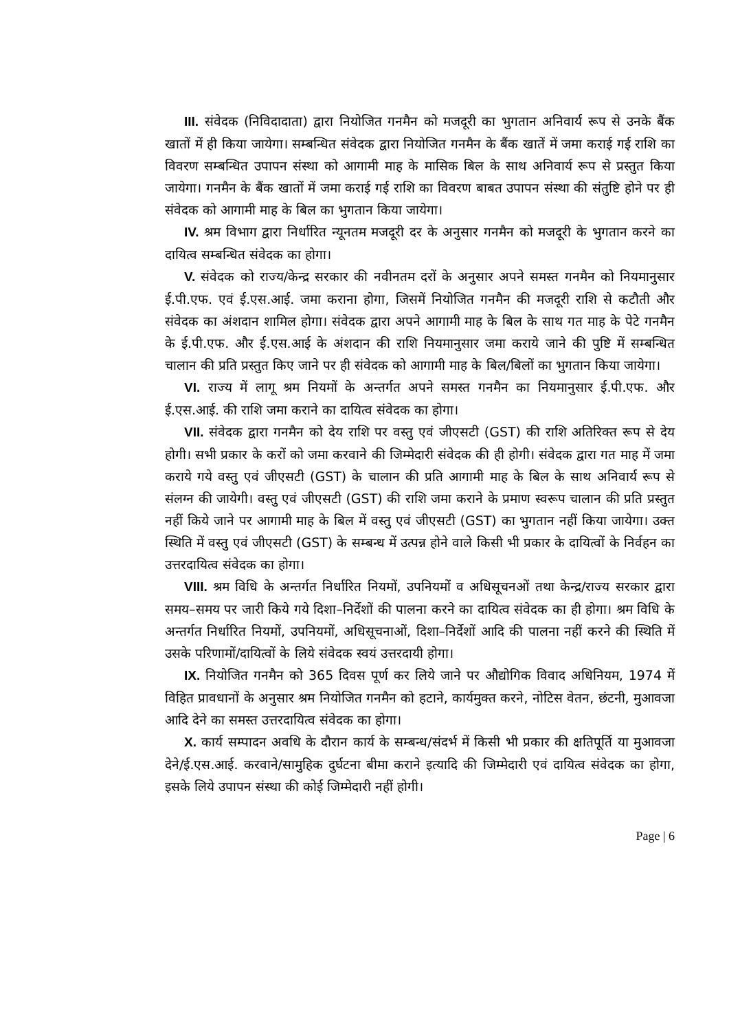III. संवेदक (निविदादाता) द्वारा नियोजित गनमैन को मजदूरी का भुगतान अनिवार्य रूप से उनके बैंक खातों में ही किया जायेगा। सम्बन्धित संवेदक द्वारा नियोजित गनमैन के बैंक खातें में जमा कराई गई राशि का विवरण सम्बन्धित उपापन संस्था को आगामी माह के मासिक बिल के साथ अनिवार्य रूप से प्रस्तुत किया जायेगा। गनमैन के बैंक खातों में जमा कराई गई राशि का विवरण बाबत उपापन संस्था की संतुष्टि होने पर ही संवेदक को आगामी माह के बिल का भुगतान किया जायेगा।
IV. श्रम विभाग द्वारा निर्धारित न्यूनतम मजदूरी दर के अनुसार गनमैन को मजदूरी के भुगतान करने का दायित्व सम्बन्धित संवेदक का होगा।
V. संवेदक को राज्य/केन्द्र सरकार की नवीनतम दरों के अनुसार अपने समस्त गनमैन को नियमानुसार ई.पी.एफ. एवं ई.एस.आई. जमा कराना होगा, जिसमें नियोजित गनमैन की मजदूरी राशि से कटौती और संवेदक का अंशदान शामिल होगा। संवेदक द्वारा अपने आगामी माह के बिल के साथ गत माह के पेटे गनमैन के ई.पी.एफ. और ई.एस.आई के अंशदान की राशि नियमानुसार जमा कराये जाने की पुष्टि में सम्बन्धित चालान की प्रति प्रस्तुत किए जाने पर ही संवेदक को आगामी माह के बिल/बिलों का भुगतान किया जायेगा।
VI. राज्य में लागू श्रम नियमों के अन्तर्गत अपने समस्त गनमैन का नियमानुसार ई.पी.एफ. और ई.एस.आई. की राशि जमा कराने का दायित्व संवेदक का होगा।
VII. संवेदक द्वारा गनमैन को देय राशि पर वस्तु एवं जीएसटी (GST) की राशि अतिरिक्त रूप से देय होगी। सभी प्रकार के करों को जमा करवाने की जिम्मेदारी संवेदक की ही होगी। संवेदक द्वारा गत माह में जमा कराये गये वस्तु एवं जीएसटी (GST) के चालान की प्रति आगामी माह के बिल के साथ अनिवार्य रूप से संलग्न की जायेगी। वस्तु एवं जीएसटी (GST) की राशि जमा कराने के प्रमाण स्वरूप चालान की प्रति प्रस्तुत नहीं किये जाने पर आगामी माह के बिल में वस्तु एवं जीएसटी (GST) का भुगतान नहीं किया जायेगा। उक्त स्थिति में वस्तु एवं जीएसटी (GST) के सम्बन्ध में उत्पन्न होने वाले किसी भी प्रकार के दायित्वों के निर्वहन का उत्तरदायित्व संवेदक का होगा।
VIII. श्रम विधि के अन्तर्गत निर्धारित नियमों, उपनियमों व अधिसूचनओं तथा केन्द्र/राज्य सरकार द्वारा समय–समय पर जारी किये गये दिशा–निर्देशों की पालना करने का दायित्व संवेदक का ही होगा। श्रम विधि के अन्तर्गत निर्धारित नियमों, उपनियमों, अधिसूचनाओं, दिशा–निर्देशों आदि की पालना नहीं करने की स्थिति में उसके परिणामों/दायित्वों के लिये संवेदक स्वयं उत्तरदायी होगा।
IX. नियोजित गनमैन को 365 दिवस पूर्ण कर लिये जाने पर औद्योगिक विवाद अधिनियम, 1974 में विहित प्रावधानों के अनुसार श्रम नियोजित गनमैन को हटाने, कार्यमुक्त करने, नोटिस वेतन, छंटनी, मुआवजा आदि देने का समस्त उत्तरदायित्व संवेदक का होगा।
X. कार्य सम्पादन अवधि के दौरान कार्य के सम्बन्ध/संदर्भ में किसी भी प्रकार की क्षतिपूर्ति या मुआवजा देने/ई.एस.आई. करवाने/सामुहिक दुर्घटना बीमा कराने इत्यादि की जिम्मेदारी एवं दायित्व संवेदक का होगा, इसके लिये उपापन संस्था की कोई जिम्मेदारी नहीं होगी।
Page | 6